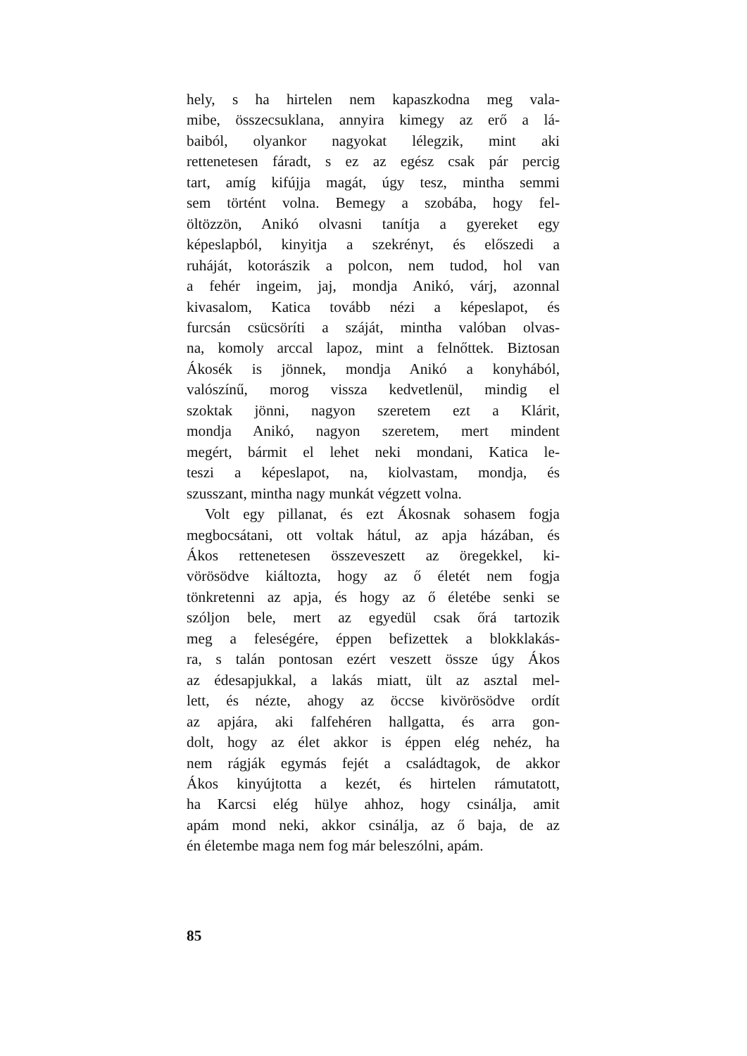hely, s ha hirtelen nem kapaszkodna meg vala-
mibe, összecsuklana, annyira kimegy az erő a lá-
baiból, olyankor nagyokat lélegzik, mint aki
rettenetesen fáradt, s ez az egész csak pár percig
tart, amíg kifújja magát, úgy tesz, mintha semmi
sem történt volna. Bemegy a szobába, hogy fel-
öltözzön, Anikó olvasni tanítja a gyereket egy
képeslapból, kinyitja a szekrényt, és előszedi a
ruháját, kotorászik a polcon, nem tudod, hol van
a fehér ingeim, jaj, mondja Anikó, várj, azonnal
kivasalom, Katica tovább nézi a képeslapot, és
furcsán csücsöríti a száját, mintha valóban olvas-
na, komoly arccal lapoz, mint a felnőttek. Biztosan
Ákosék is jönnek, mondja Anikó a konyhából,
valószínű, morog vissza kedvetlenül, mindig el
szoktak jönni, nagyon szeretem ezt a Klárit,
mondja Anikó, nagyon szeretem, mert mindent
megért, bármit el lehet neki mondani, Katica le-
teszi a képeslapot, na, kiolvastam, mondja, és
szusszant, mintha nagy munkát végzett volna.
Volt egy pillanat, és ezt Ákosnak sohasem fogja
megbocsátani, ott voltak hátul, az apja házában, és
Ákos rettenetesen összeveszett az öregekkel, ki-
vörösödve kiáltozta, hogy az ő életét nem fogja
tönkretenni az apja, és hogy az ő életébe senki se
szóljon bele, mert az egyedül csak őrá tartozik
meg a feleségére, éppen befizettek a blokklakás-
ra, s talán pontosan ezért veszett össze úgy Ákos
az édesapjukkal, a lakás miatt, ült az asztal mel-
lett, és nézte, ahogy az öccse kivörösödve ordít
az apjára, aki falfehéren hallgatta, és arra gon-
dolt, hogy az élet akkor is éppen elég nehéz, ha
nem rágják egymás fejét a családtagok, de akkor
Ákos kinyújtotta a kezét, és hirtelen rámutatott,
ha Karcsi elég hülye ahhoz, hogy csinálja, amit
apám mond neki, akkor csinálja, az ő baja, de az
én életembe maga nem fog már beleszólni, apám.
85